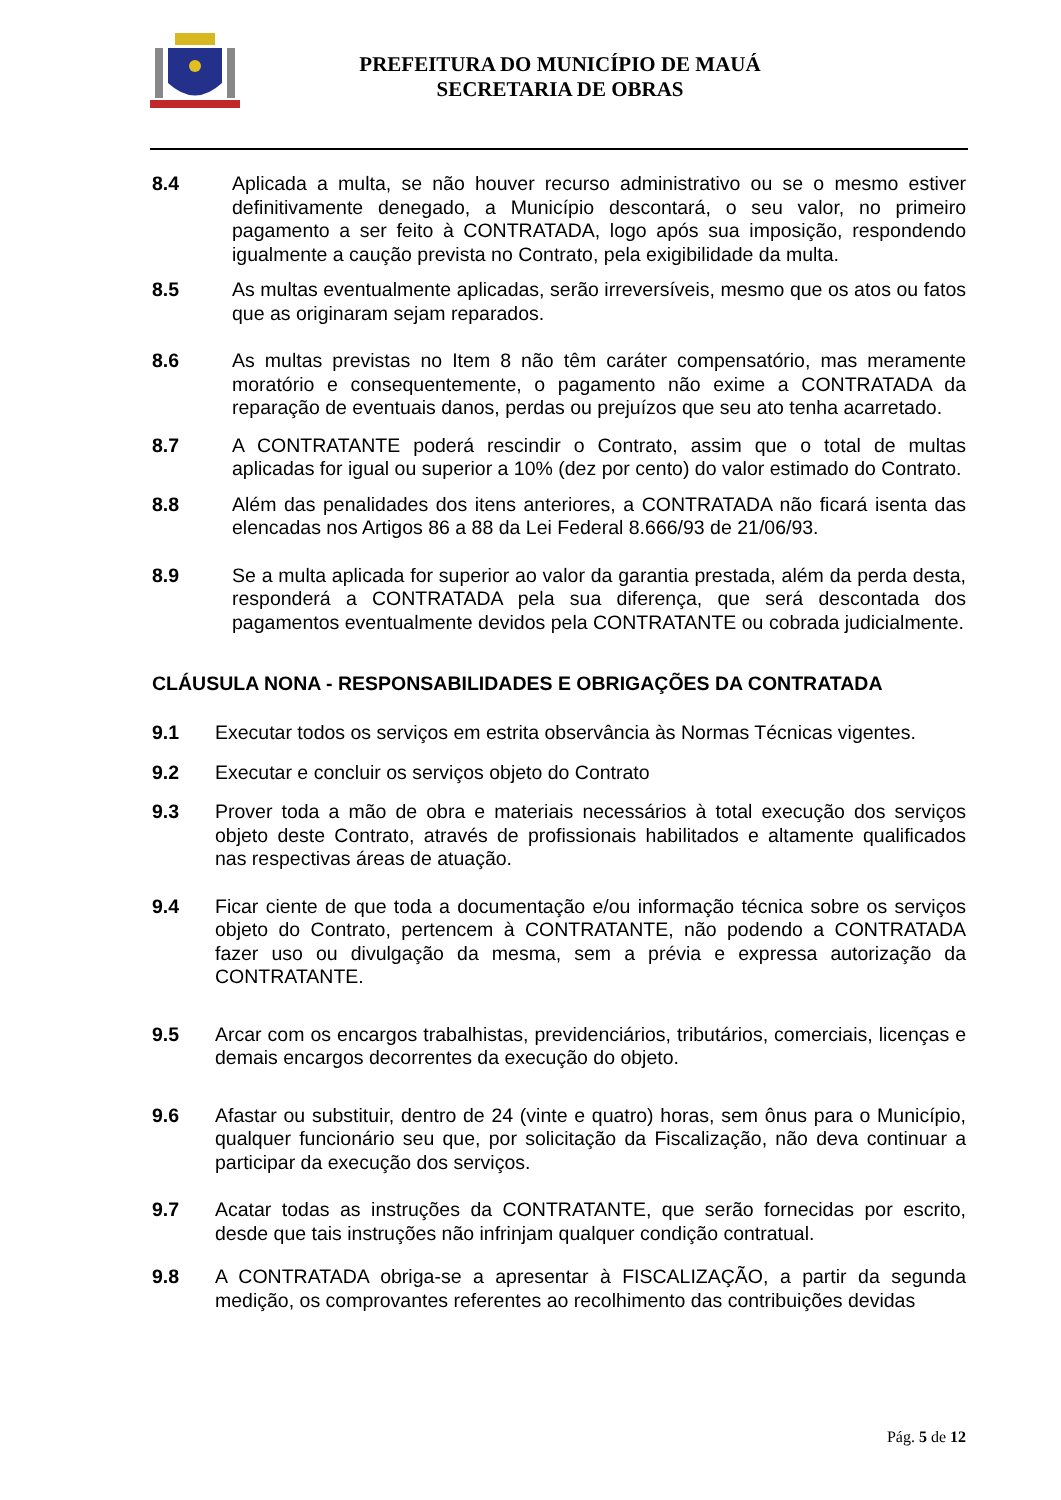PREFEITURA DO MUNICÍPIO DE MAUÁ
SECRETARIA DE OBRAS
8.4 Aplicada a multa, se não houver recurso administrativo ou se o mesmo estiver definitivamente denegado, a Município descontará, o seu valor, no primeiro pagamento a ser feito à CONTRATADA, logo após sua imposição, respondendo igualmente a caução prevista no Contrato, pela exigibilidade da multa.
8.5 As multas eventualmente aplicadas, serão irreversíveis, mesmo que os atos ou fatos que as originaram sejam reparados.
8.6 As multas previstas no Item 8 não têm caráter compensatório, mas meramente moratório e consequentemente, o pagamento não exime a CONTRATADA da reparação de eventuais danos, perdas ou prejuízos que seu ato tenha acarretado.
8.7 A CONTRATANTE poderá rescindir o Contrato, assim que o total de multas aplicadas for igual ou superior a 10% (dez por cento) do valor estimado do Contrato.
8.8 Além das penalidades dos itens anteriores, a CONTRATADA não ficará isenta das elencadas nos Artigos 86 a 88 da Lei Federal 8.666/93 de 21/06/93.
8.9 Se a multa aplicada for superior ao valor da garantia prestada, além da perda desta, responderá a CONTRATADA pela sua diferença, que será descontada dos pagamentos eventualmente devidos pela CONTRATANTE ou cobrada judicialmente.
CLÁUSULA NONA - RESPONSABILIDADES E OBRIGAÇÕES DA CONTRATADA
9.1 Executar todos os serviços em estrita observância às Normas Técnicas vigentes.
9.2 Executar e concluir os serviços objeto do Contrato
9.3 Prover toda a mão de obra e materiais necessários à total execução dos serviços objeto deste Contrato, através de profissionais habilitados e altamente qualificados nas respectivas áreas de atuação.
9.4 Ficar ciente de que toda a documentação e/ou informação técnica sobre os serviços objeto do Contrato, pertencem à CONTRATANTE, não podendo a CONTRATADA fazer uso ou divulgação da mesma, sem a prévia e expressa autorização da CONTRATANTE.
9.5 Arcar com os encargos trabalhistas, previdenciários, tributários, comerciais, licenças e demais encargos decorrentes da execução do objeto.
9.6 Afastar ou substituir, dentro de 24 (vinte e quatro) horas, sem ônus para o Município, qualquer funcionário seu que, por solicitação da Fiscalização, não deva continuar a participar da execução dos serviços.
9.7 Acatar todas as instruções da CONTRATANTE, que serão fornecidas por escrito, desde que tais instruções não infrinjam qualquer condição contratual.
9.8 A CONTRATADA obriga-se a apresentar à FISCALIZAÇÃO, a partir da segunda medição, os comprovantes referentes ao recolhimento das contribuições devidas
Pág. 5 de 12